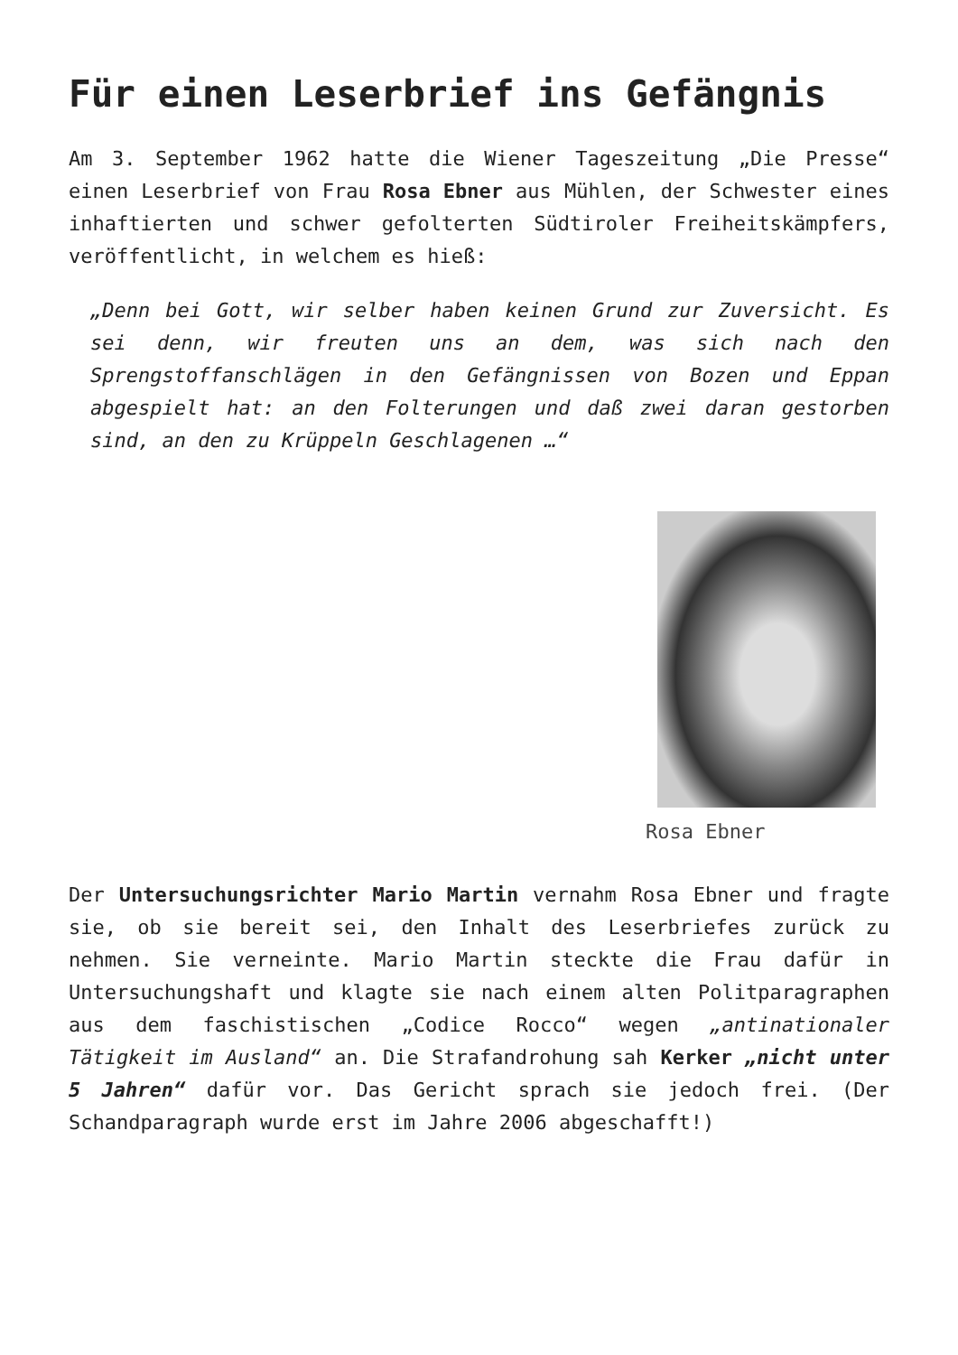Für einen Leserbrief ins Gefängnis
Am 3. September 1962 hatte die Wiener Tageszeitung „Die Presse“ einen Leserbrief von Frau Rosa Ebner aus Mühlen, der Schwester eines inhaftierten und schwer gefolterten Südtiroler Freiheitskämpfers, veröffentlicht, in welchem es hieß:
„Denn bei Gott, wir selber haben keinen Grund zur Zuversicht. Es sei denn, wir freuten uns an dem, was sich nach den Sprengstoffanschlägen in den Gefängnissen von Bozen und Eppan abgespielt hat: an den Folterungen und daß zwei daran gestorben sind, an den zu Krüppeln Geschlagenen …“
Rosa Ebner
Der Untersuchungsrichter Mario Martin vernahm Rosa Ebner und fragte sie, ob sie bereit sei, den Inhalt des Leserbriefes zurück zu nehmen. Sie verneinte. Mario Martin steckte die Frau dafür in Untersuchungshaft und klagte sie nach einem alten Politparagraphen aus dem faschistischen „Codice Rocco“ wegen „antinationaler Tätigkeit im Ausland“ an. Die Strafandrohung sah Kerker „nicht unter 5 Jahren“ dafür vor. Das Gericht sprach sie jedoch frei. (Der Schandparagraph wurde erst im Jahre 2006 abgeschafft!)